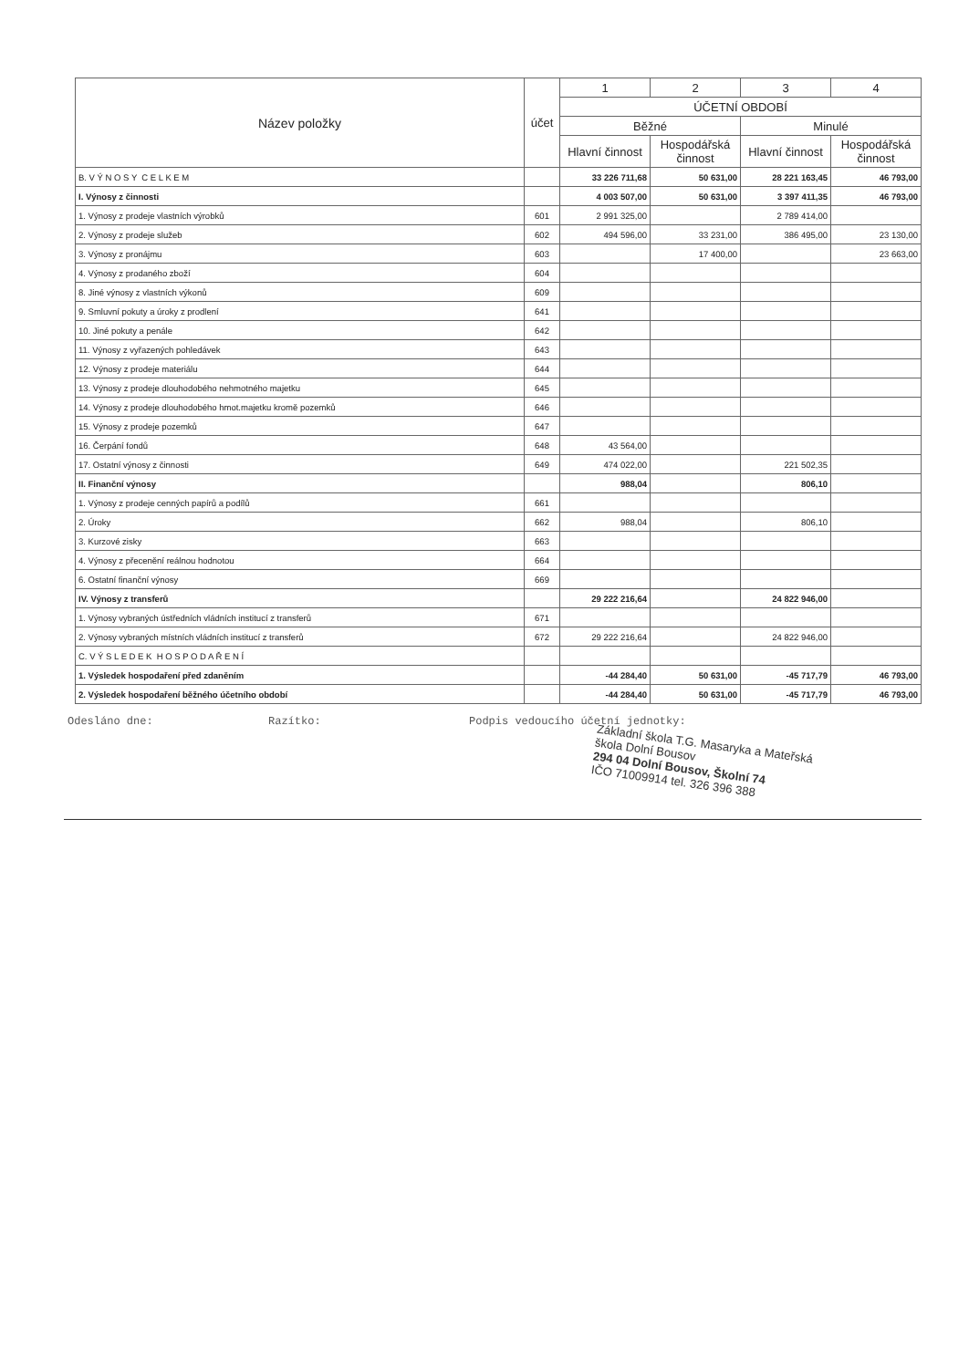| Název položky | účet | 1 | 2 | 3 | 4 |
| --- | --- | --- | --- | --- | --- |
| | | ÚČETNÍ OBDOBÍ | | | |
| | | Běžné | | Minulé | |
| | | Hlavní činnost | Hospodářská činnost | Hlavní činnost | Hospodářská činnost |
| B. V Ý N O S Y C E L K E M | | 33 226 711,68 | 50 631,00 | 28 221 163,45 | 46 793,00 |
| I. Výnosy z činnosti | | 4 003 507,00 | 50 631,00 | 3 397 411,35 | 46 793,00 |
| 1. Výnosy z prodeje vlastních výrobků | 601 | 2 991 325,00 | | 2 789 414,00 | |
| 2. Výnosy z prodeje služeb | 602 | 494 596,00 | 33 231,00 | 386 495,00 | 23 130,00 |
| 3. Výnosy z pronájmu | 603 | | 17 400,00 | | 23 663,00 |
| 4. Výnosy z prodaného zboží | 604 | | | | |
| 8. Jiné výnosy z vlastních výkonů | 609 | | | | |
| 9. Smluvní pokuty a úroky z prodlení | 641 | | | | |
| 10. Jiné pokuty a penále | 642 | | | | |
| 11. Výnosy z vyřazených pohledávek | 643 | | | | |
| 12. Výnosy z prodeje materiálu | 644 | | | | |
| 13. Výnosy z prodeje dlouhodobého nehmotného majetku | 645 | | | | |
| 14. Výnosy z prodeje dlouhodobého hmot.majetku kromě pozemků | 646 | | | | |
| 15. Výnosy z prodeje pozemků | 647 | | | | |
| 16. Čerpání fondů | 648 | 43 564,00 | | | |
| 17. Ostatní výnosy z činnosti | 649 | 474 022,00 | | 221 502,35 | |
| II. Finanční výnosy | | 988,04 | | 806,10 | |
| 1. Výnosy z prodeje cenných papírů a podílů | 661 | | | | |
| 2. Úroky | 662 | 988,04 | | 806,10 | |
| 3. Kurzové zisky | 663 | | | | |
| 4. Výnosy z přecenění reálnou hodnotou | 664 | | | | |
| 6. Ostatní finanční výnosy | 669 | | | | |
| IV. Výnosy z transferů | | 29 222 216,64 | | 24 822 946,00 | |
| 1. Výnosy vybraných ústředních vládních institucí z transferů | 671 | | | | |
| 2. Výnosy vybraných místních vládních institucí z transferů | 672 | 29 222 216,64 | | 24 822 946,00 | |
| C. V Ý S L E D E K H O S P O D A Ř E N Í | | | | | |
| 1. Výsledek hospodaření před zdaněním | | -44 284,40 | 50 631,00 | -45 717,79 | 46 793,00 |
| 2. Výsledek hospodaření běžného účetního období | | -44 284,40 | 50 631,00 | -45 717,79 | 46 793,00 |
Odesláno dne: Razítko: Podpis vedoucího účetní jednotky:
Základní škola T.G. Masaryka a Mateřská škola Dolní Bousov
294 04 Dolní Bousov, Školní 74
IČO 71009914 tel. 326 396 388